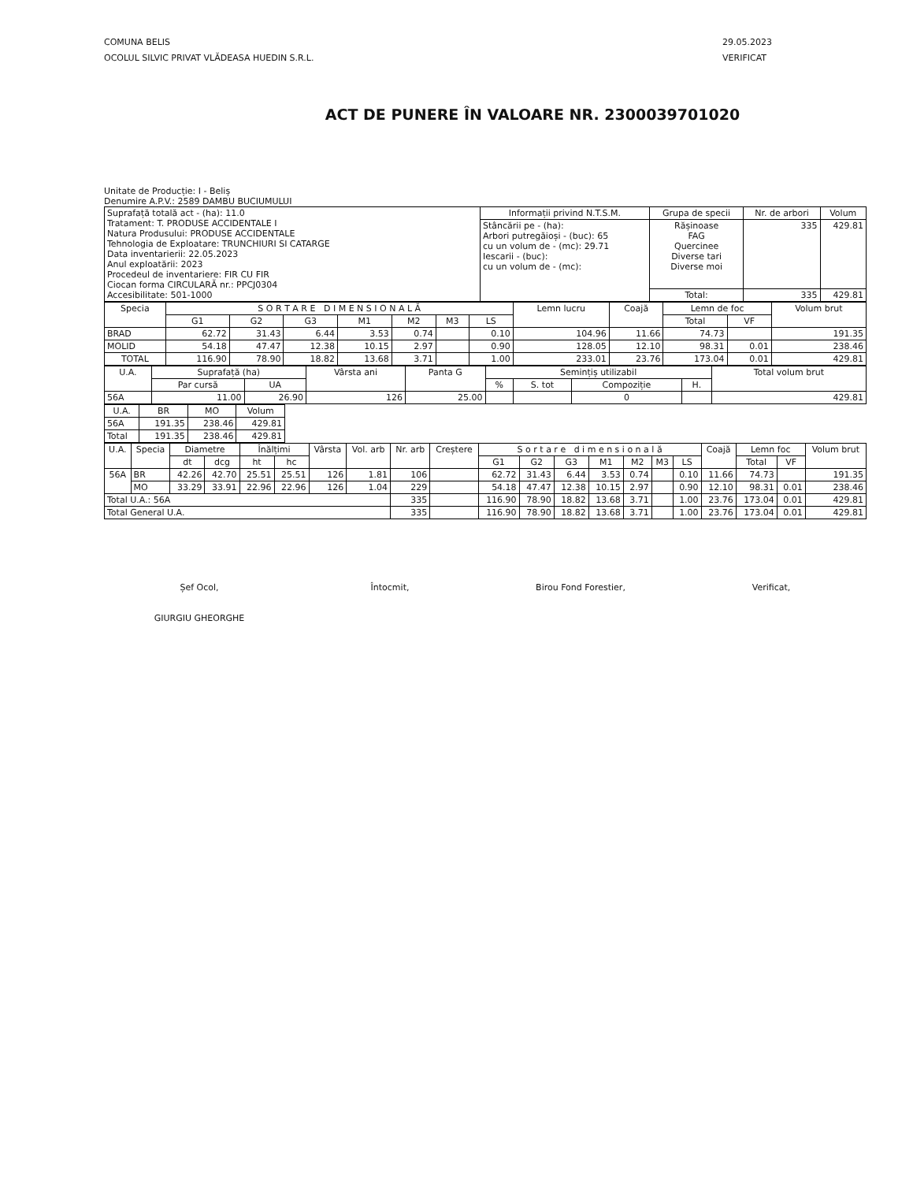COMUNA BELIS
OCOLUL SILVIC PRIVAT VLĂDEASA HUEDIN S.R.L.
29.05.2023
VERIFICAT
ACT DE PUNERE ÎN VALOARE NR. 2300039701020
Unitate de Producție: I - Beliș
Denumire A.P.V.: 2589 DAMBU BUCIUMULUI
| Suprafață totală act - (ha): 11.0 Tratament: T. PRODUSE ACCIDENTALE I Natura Produsului: PRODUSE ACCIDENTALE Tehnologia de Exploatare: TRUNCHIURI SI CATARGE Data inventarierii: 22.05.2023 Anul exploatării: 2023 Procedeul de inventariere: FIR CU FIR Ciocan forma CIRCULARĂ nr.: PPCJ0304 Accesibilitate: 501-1000 | Informații privind N.T.S.M. | Grupa de specii | Nr. de arbori | Volum |
| | Stâncării pe - (ha): Arbori putregăioși - (buc): 65 cu un volum de - (mc): 29.71 Iescarii - (buc): cu un volum de - (mc): | Rășinoase FAG Quercinee Diverse tari Diverse moi | 335 | 429.81 |
| | | Total: | 335 | 429.81 |
| Specia | S O R T A R E D I M E N S I O N A L Ă | | | | | | | Lemn lucru | Coajă | Lemn de foc | | Volum brut |
| --- | --- | --- | --- | --- | --- | --- | --- | --- | --- | --- | --- | --- |
| | G1 | G2 | G3 | M1 | M2 | M3 | LS | | | Total | VF | |
| BRAD | 62.72 | 31.43 | 6.44 | 3.53 | 0.74 | | 0.10 | 104.96 | 11.66 | 74.73 | | 191.35 |
| MOLID | 54.18 | 47.47 | 12.38 | 10.15 | 2.97 | | 0.90 | 128.05 | 12.10 | 98.31 | 0.01 | 238.46 |
| TOTAL | 116.90 | 78.90 | 18.82 | 13.68 | 3.71 | | 1.00 | 233.01 | 23.76 | 173.04 | 0.01 | 429.81 |
| U.A. | Suprafață (ha) | | Vârsta ani | Panta G | Semințiș utilizabil | | | | Total volum brut |
| --- | --- | --- | --- | --- | --- | --- | --- | --- | --- |
| | Par cursă | UA | | | % | S. tot | Compoziție | H. | |
| 56A | 11.00 | 26.90 | 126 | 25.00 | | | 0 | | 429.81 |
| U.A. | BR | MO | Volum |
| --- | --- | --- | --- |
| 56A | 191.35 | 238.46 | 429.81 |
| Total | 191.35 | 238.46 | 429.81 |
| U.A. | Specia | Diametre | | Înălțimi | | Vârsta | Vol. arb | Nr. arb | Creștere | S o r t a r e d i m e n s i o n a l ă | | | | | | | Coajă | Lemn foc | | Volum brut |
| --- | --- | --- | --- | --- | --- | --- | --- | --- | --- | --- | --- | --- | --- | --- | --- | --- | --- | --- | --- | --- |
| | | dt | dcg | ht | hc | | | | | G1 | G2 | G3 | M1 | M2 | M3 | LS | | Total | VF | |
| 56A | BR | 42.26 | 42.70 | 25.51 | 25.51 | 126 | 1.81 | 106 | | 62.72 | 31.43 | 6.44 | 3.53 | 0.74 | | 0.10 | 11.66 | 74.73 | | 191.35 |
| | MO | 33.29 | 33.91 | 22.96 | 22.96 | 126 | 1.04 | 229 | | 54.18 | 47.47 | 12.38 | 10.15 | 2.97 | | 0.90 | 12.10 | 98.31 | 0.01 | 238.46 |
| Total U.A.: 56A | | | | | | | | 335 | | 116.90 | 78.90 | 18.82 | 13.68 | 3.71 | | 1.00 | 23.76 | 173.04 | 0.01 | 429.81 |
| Total General U.A. | | | | | | | | 335 | | 116.90 | 78.90 | 18.82 | 13.68 | 3.71 | | 1.00 | 23.76 | 173.04 | 0.01 | 429.81 |
Șef Ocol,
GIURGIU GHEORGHE
Întocmit, Birou Fond Forestier, Verificat,